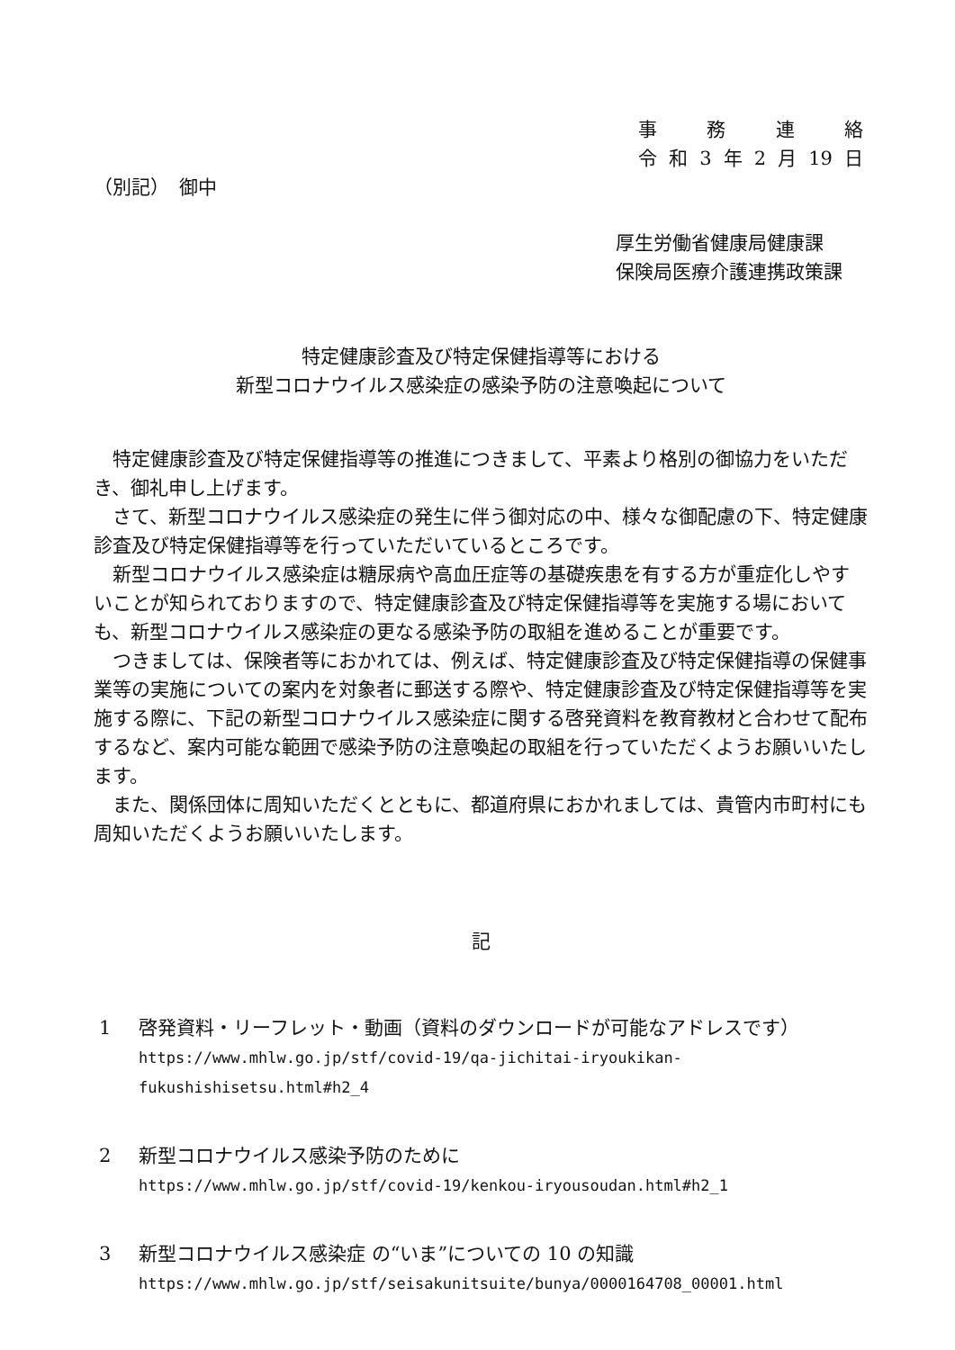事 務 連 絡
令 和 3 年 2 月 19 日
（別記）　御中
厚生労働省健康局健康課
保険局医療介護連携政策課
特定健康診査及び特定保健指導等における
新型コロナウイルス感染症の感染予防の注意喚起について
特定健康診査及び特定保健指導等の推進につきまして、平素より格別の御協力をいただき、御礼申し上げます。
さて、新型コロナウイルス感染症の発生に伴う御対応の中、様々な御配慮の下、特定健康診査及び特定保健指導等を行っていただいているところです。
新型コロナウイルス感染症は糖尿病や高血圧症等の基礎疾患を有する方が重症化しやすいことが知られておりますので、特定健康診査及び特定保健指導等を実施する場においても、新型コロナウイルス感染症の更なる感染予防の取組を進めることが重要です。
つきましては、保険者等におかれては、例えば、特定健康診査及び特定保健指導の保健事業等の実施についての案内を対象者に郵送する際や、特定健康診査及び特定保健指導等を実施する際に、下記の新型コロナウイルス感染症に関する啓発資料を教育教材と合わせて配布するなど、案内可能な範囲で感染予防の注意喚起の取組を行っていただくようお願いいたします。
また、関係団体に周知いただくとともに、都道府県におかれましては、貴管内市町村にも周知いただくようお願いいたします。
記
1 啓発資料・リーフレット・動画（資料のダウンロードが可能なアドレスです）
https://www.mhlw.go.jp/stf/covid-19/qa-jichitai-iryoukikan-
fukushishisetsu.html#h2_4
2 新型コロナウイルス感染予防のために
https://www.mhlw.go.jp/stf/covid-19/kenkou-iryousoudan.html#h2_1
3 新型コロナウイルス感染症 の“いま”についての 10 の知識
https://www.mhlw.go.jp/stf/seisakunitsuite/bunya/0000164708_00001.html